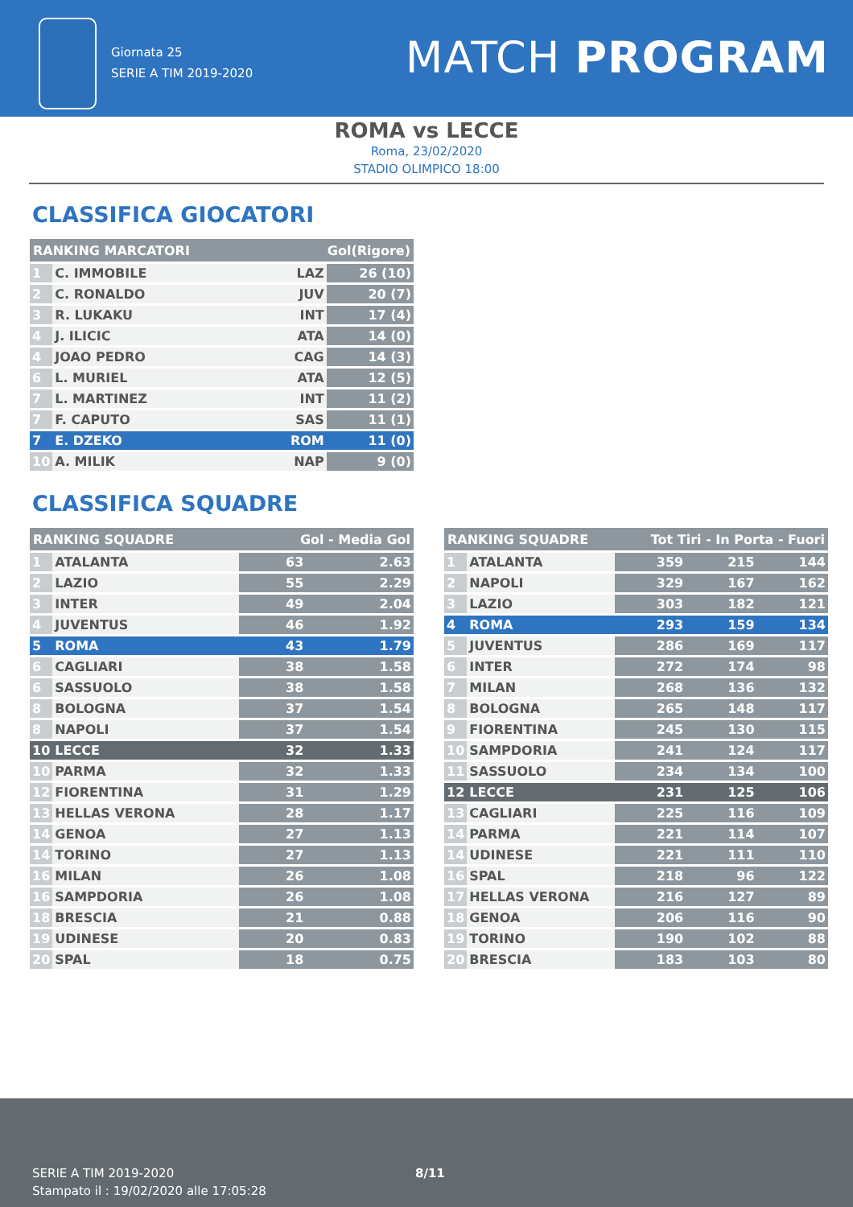Giornata 25
SERIE A TIM 2019-2020
MATCH PROGRAM
ROMA vs LECCE
Roma, 23/02/2020
STADIO OLIMPICO 18:00
CLASSIFICA GIOCATORI
| RANKING MARCATORI | | Gol(Rigore) | |
| --- | --- | --- | --- |
| 1 | C. IMMOBILE | LAZ | 26 (10) |
| 2 | C. RONALDO | JUV | 20 (7) |
| 3 | R. LUKAKU | INT | 17 (4) |
| 4 | J. ILICIC | ATA | 14 (0) |
| 4 | JOAO PEDRO | CAG | 14 (3) |
| 6 | L. MURIEL | ATA | 12 (5) |
| 7 | L. MARTINEZ | INT | 11 (2) |
| 7 | F. CAPUTO | SAS | 11 (1) |
| 7 | E. DZEKO | ROM | 11 (0) |
| 10 | A. MILIK | NAP | 9 (0) |
CLASSIFICA SQUADRE
| RANKING SQUADRE | | Gol - Media Gol | |
| --- | --- | --- | --- |
| 1 | ATALANTA | 63 | 2.63 |
| 2 | LAZIO | 55 | 2.29 |
| 3 | INTER | 49 | 2.04 |
| 4 | JUVENTUS | 46 | 1.92 |
| 5 | ROMA | 43 | 1.79 |
| 6 | CAGLIARI | 38 | 1.58 |
| 6 | SASSUOLO | 38 | 1.58 |
| 8 | BOLOGNA | 37 | 1.54 |
| 8 | NAPOLI | 37 | 1.54 |
| 10 | LECCE | 32 | 1.33 |
| 10 | PARMA | 32 | 1.33 |
| 12 | FIORENTINA | 31 | 1.29 |
| 13 | HELLAS VERONA | 28 | 1.17 |
| 14 | GENOA | 27 | 1.13 |
| 14 | TORINO | 27 | 1.13 |
| 16 | MILAN | 26 | 1.08 |
| 16 | SAMPDORIA | 26 | 1.08 |
| 18 | BRESCIA | 21 | 0.88 |
| 19 | UDINESE | 20 | 0.83 |
| 20 | SPAL | 18 | 0.75 |
| RANKING SQUADRE | | Tot Tiri - In Porta - Fuori | | |
| --- | --- | --- | --- | --- |
| 1 | ATALANTA | 359 | 215 | 144 |
| 2 | NAPOLI | 329 | 167 | 162 |
| 3 | LAZIO | 303 | 182 | 121 |
| 4 | ROMA | 293 | 159 | 134 |
| 5 | JUVENTUS | 286 | 169 | 117 |
| 6 | INTER | 272 | 174 | 98 |
| 7 | MILAN | 268 | 136 | 132 |
| 8 | BOLOGNA | 265 | 148 | 117 |
| 9 | FIORENTINA | 245 | 130 | 115 |
| 10 | SAMPDORIA | 241 | 124 | 117 |
| 11 | SASSUOLO | 234 | 134 | 100 |
| 12 | LECCE | 231 | 125 | 106 |
| 13 | CAGLIARI | 225 | 116 | 109 |
| 14 | PARMA | 221 | 114 | 107 |
| 14 | UDINESE | 221 | 111 | 110 |
| 16 | SPAL | 218 | 96 | 122 |
| 17 | HELLAS VERONA | 216 | 127 | 89 |
| 18 | GENOA | 206 | 116 | 90 |
| 19 | TORINO | 190 | 102 | 88 |
| 20 | BRESCIA | 183 | 103 | 80 |
SERIE A TIM 2019-2020
Stampato il : 19/02/2020 alle 17:05:28
8/11